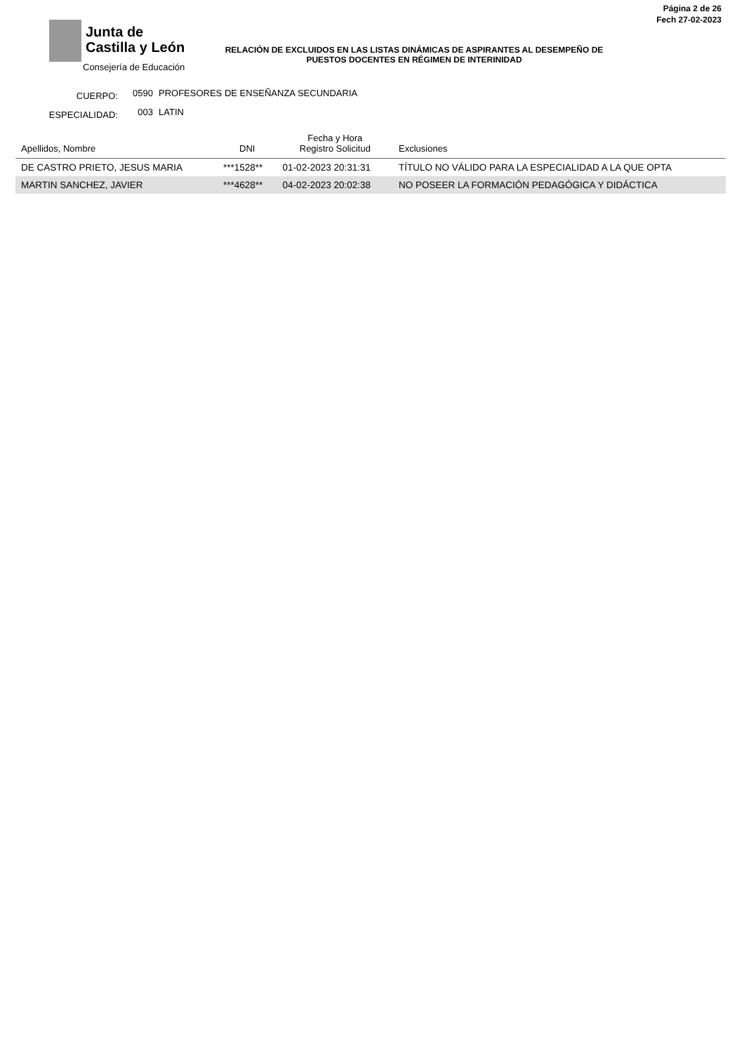Junta de
Castilla y León
Consejería de Educación
Página 2 de 26
Fech 27-02-2023
RELACIÓN DE EXCLUIDOS EN LAS LISTAS DINÁMICAS DE ASPIRANTES AL DESEMPEÑO DE PUESTOS DOCENTES EN RÉGIMEN DE INTERINIDAD
CUERPO: 0590 PROFESORES DE ENSEÑANZA SECUNDARIA
ESPECIALIDAD: 003 LATIN
| Apellidos, Nombre | DNI | Fecha y Hora Registro Solicitud | Exclusiones |
| --- | --- | --- | --- |
| DE CASTRO PRIETO, JESUS MARIA | ***1528** | 01-02-2023 20:31:31 | TÍTULO NO VÁLIDO PARA LA ESPECIALIDAD A LA QUE OPTA |
| MARTIN SANCHEZ, JAVIER | ***4628** | 04-02-2023 20:02:38 | NO POSEER LA FORMACIÓN PEDAGÓGICA Y DIDÁCTICA |